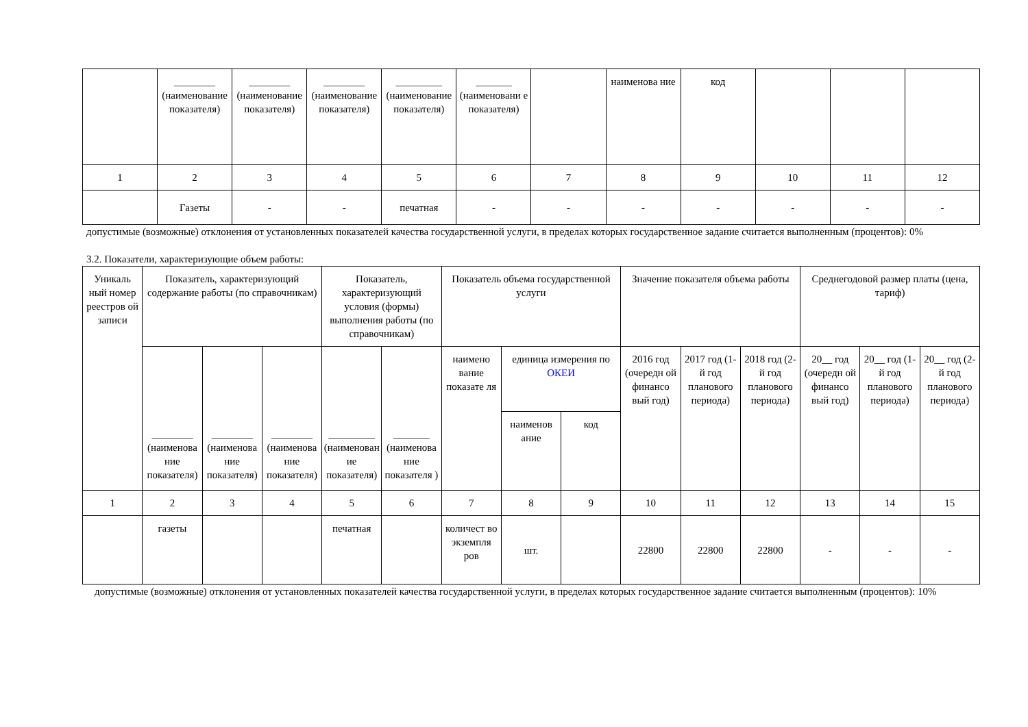| | ________ (наименование показателя) | ________ (наименование показателя) | ________ (наименование показателя) | _________ (наименование показателя) | _______ (наименовани е показателя) | | наименова ние | код | | | |
| 1 | 2 | 3 | 4 | 5 | 6 | 7 | 8 | 9 | 10 | 11 | 12 |
| | Газеты | - | - | печатная | - | - | - | - | - | - | - |
допустимые (возможные) отклонения от установленных показателей качества государственной услуги, в пределах которых государственное задание считается выполненным (процентов): 0%
3.2. Показатели, характеризующие объем работы:
| Уникаль ный номер реестров ой записи | Показатель, характеризующий содержание работы (по справочникам) | | | Показатель, характеризующий условия (формы) выполнения работы (по справочникам) | | Показатель объема государственной услуги | | | Значение показателя объема работы | | | Среднегодовой размер платы (цена, тариф) | | |
| --- | --- | --- | --- | --- | --- | --- | --- | --- | --- | --- | --- | --- | --- | --- |
| | ________ (наименова ние показателя) | ________ (наименова ние показателя) | ________ (наименова ние показателя) | _________ (наименован ие показателя) | _______ (наименова ние показателя ) | наимено вание показате ля | единица измерения по ОКЕИ | | 2016 год (очередн ой финансо вый год) | 2017 год (1-й год планового периода) | 2018 год (2-й год планового периода) | 20__ год (очередн ой финансо вый год) | 20__ год (1-й год планового периода) | 20__ год (2-й год планового периода) |
| | | | | | | | наименов ание | код | | | | | | |
| 1 | 2 | 3 | 4 | 5 | 6 | 7 | 8 | 9 | 10 | 11 | 12 | 13 | 14 | 15 |
| | газеты | | | печатная | | количест во экземпля ров | шт. | | 22800 | 22800 | 22800 | - | - | - |
допустимые (возможные) отклонения от установленных показателей качества государственной услуги, в пределах которых государственное задание считается выполненным (процентов): 10%